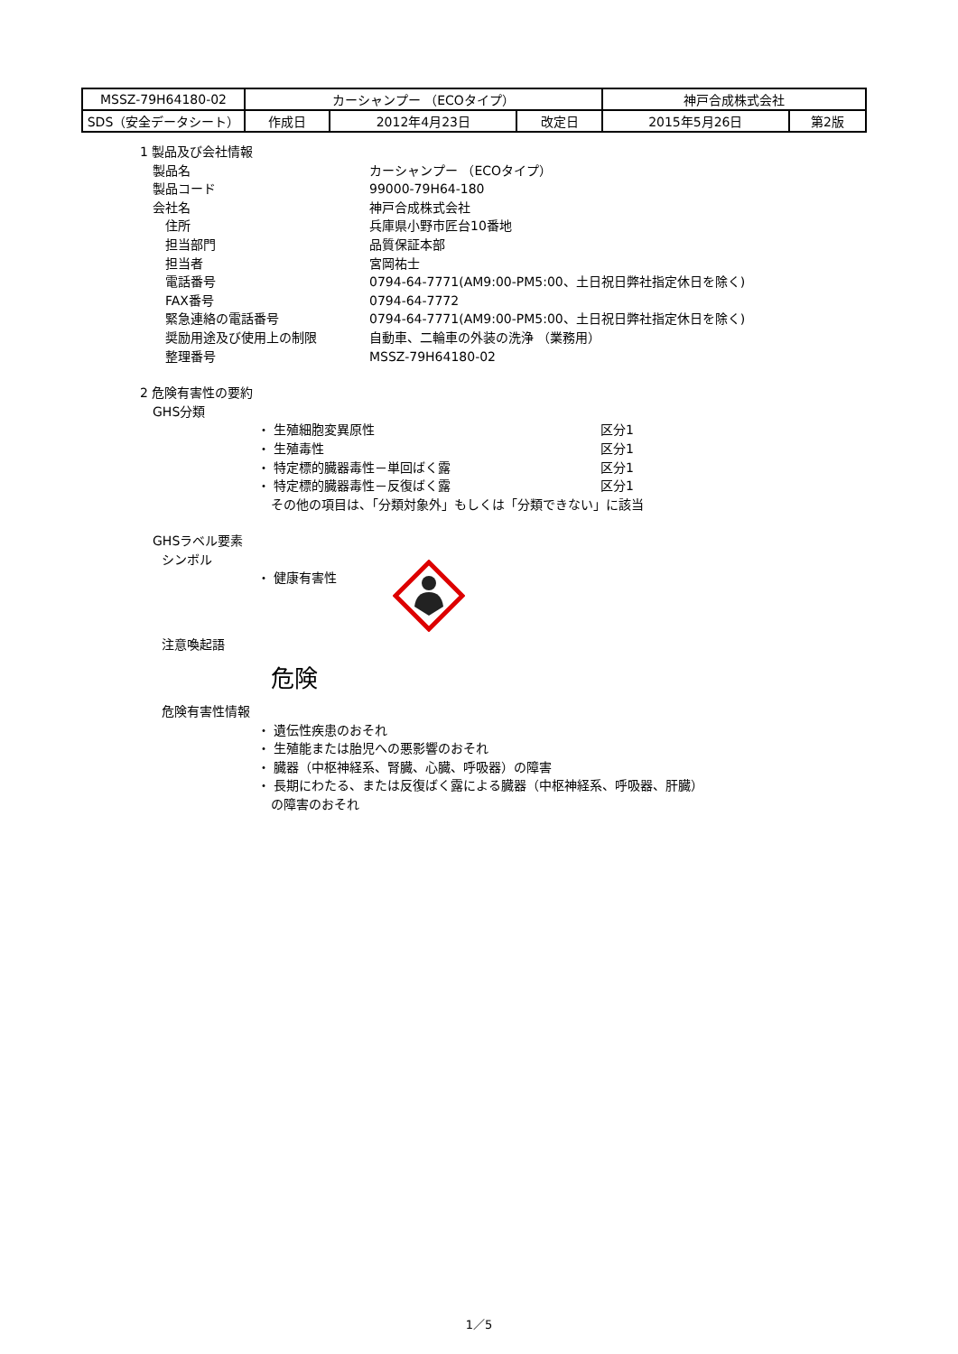| MSSZ-79H64180-02 | カーシャンプー （ECOタイプ） | | | 神戸合成株式会社 | |
| SDS（安全データシート） | 作成日 | 2012年4月23日 | 改定日 | 2015年5月26日 | 第2版 |
1 製品及び会社情報
製品名 カーシャンプー （ECOタイプ）
製品コード 99000-79H64-180
会社名 神戸合成株式会社
住所 兵庫県小野市匠台10番地
担当部門 品質保証本部
担当者 宮岡祐士
電話番号 0794-64-7771(AM9:00-PM5:00、土日祝日弊社指定休日を除く)
FAX番号 0794-64-7772
緊急連絡の電話番号 0794-64-7771(AM9:00-PM5:00、土日祝日弊社指定休日を除く)
奨励用途及び使用上の制限 自動車、二輪車の外装の洗浄 （業務用）
整理番号 MSSZ-79H64180-02
2 危険有害性の要約
GHS分類
・ 生殖細胞変異原性 区分1
・ 生殖毒性 区分1
・ 特定標的臓器毒性－単回ばく露 区分1
・ 特定標的臓器毒性－反復ばく露 区分1
その他の項目は、「分類対象外」もしくは「分類できない」に該当
GHSラベル要素
シンボル
・ 健康有害性
注意喚起語
危険
危険有害性情報
・ 遺伝性疾患のおそれ
・ 生殖能または胎児への悪影響のおそれ
・ 臓器（中枢神経系、腎臓、心臓、呼吸器）の障害
・ 長期にわたる、または反復ばく露による臓器（中枢神経系、呼吸器、肝臓）
の障害のおそれ
1／5